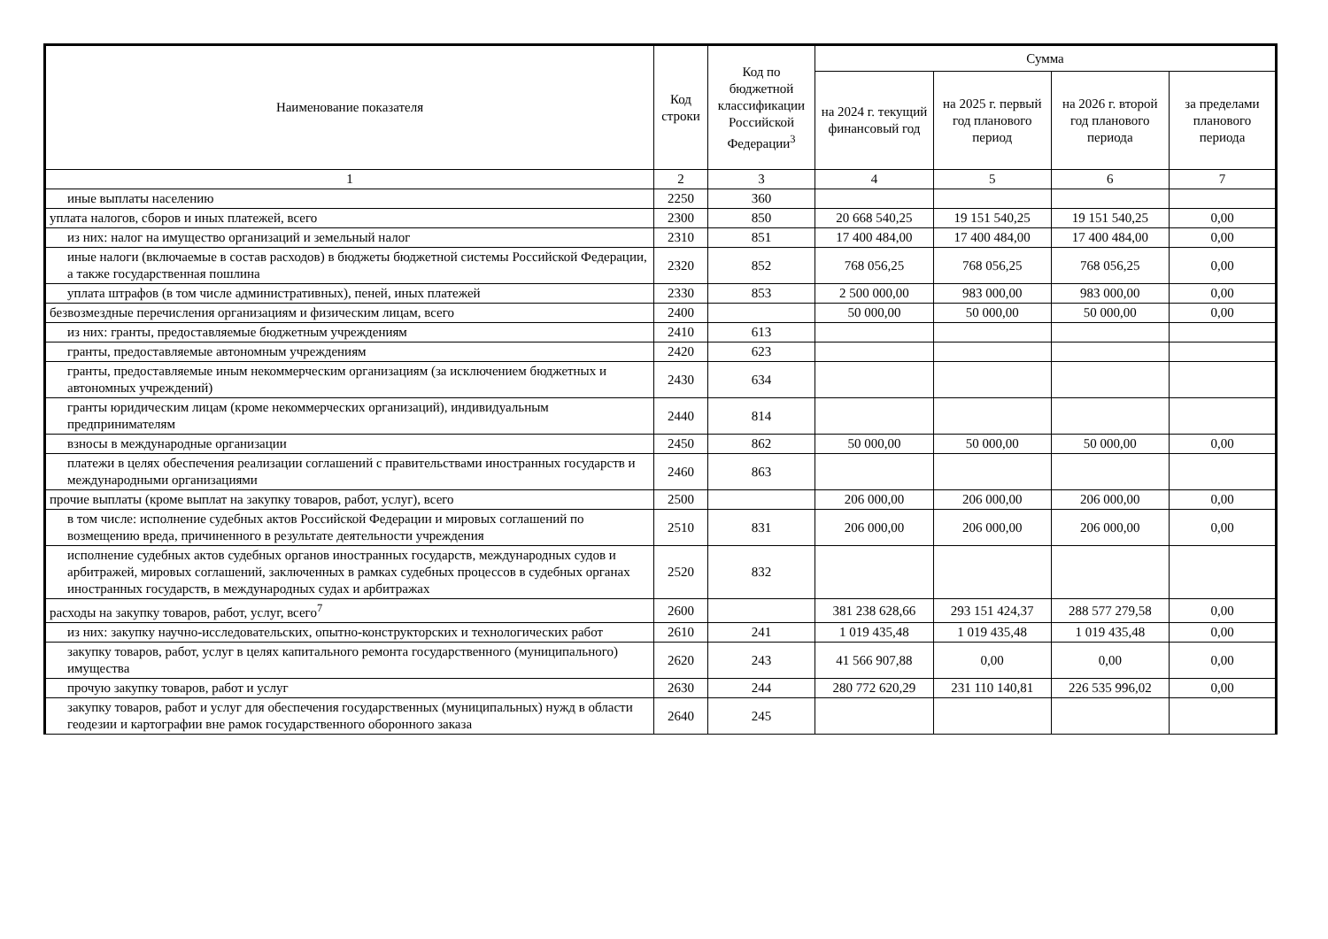| Наименование показателя | Код строки | Код по бюджетной классификации Российской Федерации<sup>3</sup> | Сумма | | | |
| --- | --- | --- | --- | --- | --- | --- |
| | | | на 2024 г. текущий финансовый год | на 2025 г. первый год планового период | на 2026 г. второй год планового периода | за пределами планового периода |
| 1 | 2 | 3 | 4 | 5 | 6 | 7 |
| иные выплаты населению | 2250 | 360 | | | | |
| уплата налогов, сборов и иных платежей, всего | 2300 | 850 | 20 668 540,25 | 19 151 540,25 | 19 151 540,25 | 0,00 |
| из них: налог на имущество организаций и земельный налог | 2310 | 851 | 17 400 484,00 | 17 400 484,00 | 17 400 484,00 | 0,00 |
| иные налоги (включаемые в состав расходов) в бюджеты бюджетной системы Российской Федерации, а также государственная пошлина | 2320 | 852 | 768 056,25 | 768 056,25 | 768 056,25 | 0,00 |
| уплата штрафов (в том числе административных), пеней, иных платежей | 2330 | 853 | 2 500 000,00 | 983 000,00 | 983 000,00 | 0,00 |
| безвозмездные перечисления организациям и физическим лицам, всего | 2400 | | 50 000,00 | 50 000,00 | 50 000,00 | 0,00 |
| из них: гранты, предоставляемые бюджетным учреждениям | 2410 | 613 | | | | |
| гранты, предоставляемые автономным учреждениям | 2420 | 623 | | | | |
| гранты, предоставляемые иным некоммерческим организациям (за исключением бюджетных и автономных учреждений) | 2430 | 634 | | | | |
| гранты юридическим лицам (кроме некоммерческих организаций), индивидуальным предпринимателям | 2440 | 814 | | | | |
| взносы в международные организации | 2450 | 862 | 50 000,00 | 50 000,00 | 50 000,00 | 0,00 |
| платежи в целях обеспечения реализации соглашений с правительствами иностранных государств и международными организациями | 2460 | 863 | | | | |
| прочие выплаты (кроме выплат на закупку товаров, работ, услуг), всего | 2500 | | 206 000,00 | 206 000,00 | 206 000,00 | 0,00 |
| в том числе: исполнение судебных актов Российской Федерации и мировых соглашений по возмещению вреда, причиненного в результате деятельности учреждения | 2510 | 831 | 206 000,00 | 206 000,00 | 206 000,00 | 0,00 |
| исполнение судебных актов судебных органов иностранных государств, международных судов и арбитражей, мировых соглашений, заключенных в рамках судебных процессов в судебных органах иностранных государств, в международных судах и арбитражах | 2520 | 832 | | | | |
| расходы на закупку товаров, работ, услуг, всего<sup>7</sup> | 2600 | | 381 238 628,66 | 293 151 424,37 | 288 577 279,58 | 0,00 |
| из них: закупку научно-исследовательских, опытно-конструкторских и технологических работ | 2610 | 241 | 1 019 435,48 | 1 019 435,48 | 1 019 435,48 | 0,00 |
| закупку товаров, работ, услуг в целях капитального ремонта государственного (муниципального) имущества | 2620 | 243 | 41 566 907,88 | 0,00 | 0,00 | 0,00 |
| прочую закупку товаров, работ и услуг | 2630 | 244 | 280 772 620,29 | 231 110 140,81 | 226 535 996,02 | 0,00 |
| закупку товаров, работ и услуг для обеспечения государственных (муниципальных) нужд в области геодезии и картографии вне рамок государственного оборонного заказа | 2640 | 245 | | | | |